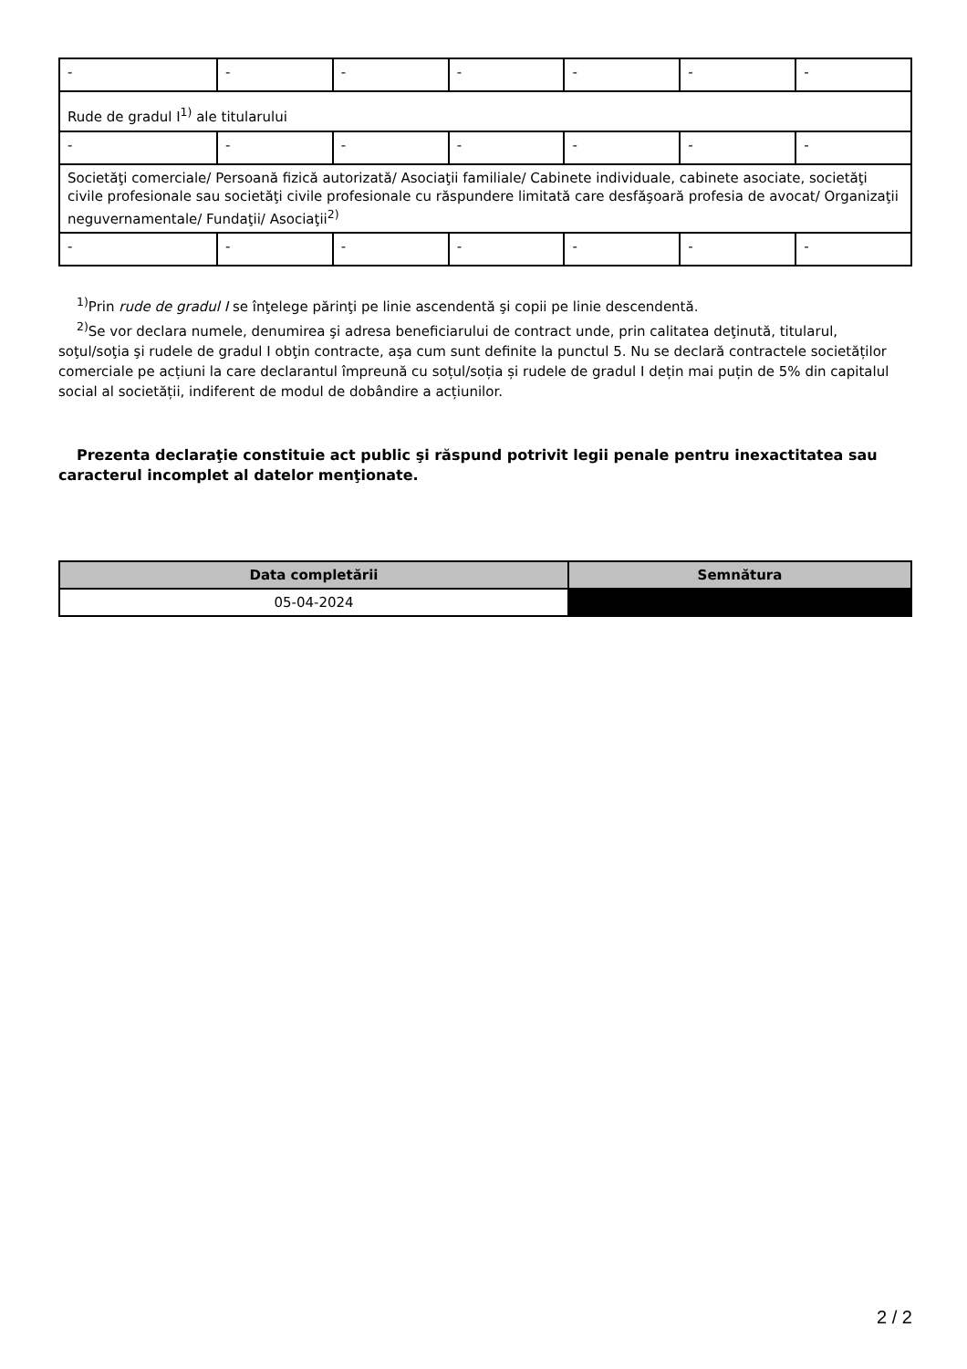| - | - | - | - | - | - | - |
| Rude de gradul I<sup>1)</sup> ale titularului | | | | | | |
| - | - | - | - | - | - | - |
| Societăţi comerciale/ Persoană fizică autorizată/ Asociaţii familiale/ Cabinete individuale, cabinete asociate, societăţi civile profesionale sau societăţi civile profesionale cu răspundere limitată care desfăşoară profesia de avocat/ Organizaţii neguvernamentale/ Fundaţii/ Asociaţii<sup>2)</sup> | | | | | | |
| - | - | - | - | - | - | - |
<sup>1)</sup> Prin rude de gradul I se înţelege părinţi pe linie ascendentă şi copii pe linie descendentă.
<sup>2)</sup> Se vor declara numele, denumirea şi adresa beneficiarului de contract unde, prin calitatea deţinută, titularul, soţul/soţia şi rudele de gradul I obţin contracte, aşa cum sunt definite la punctul 5. Nu se declară contractele societăților comerciale pe acțiuni la care declarantul împreună cu soțul/soția și rudele de gradul I dețin mai puțin de 5% din capitalul social al societății, indiferent de modul de dobândire a acțiunilor.
Prezenta declaraţie constituie act public şi răspund potrivit legii penale pentru inexactitatea sau caracterul incomplet al datelor menţionate.
| Data completării | Semnătura |
| --- | --- |
| 05-04-2024 | |
2 / 2